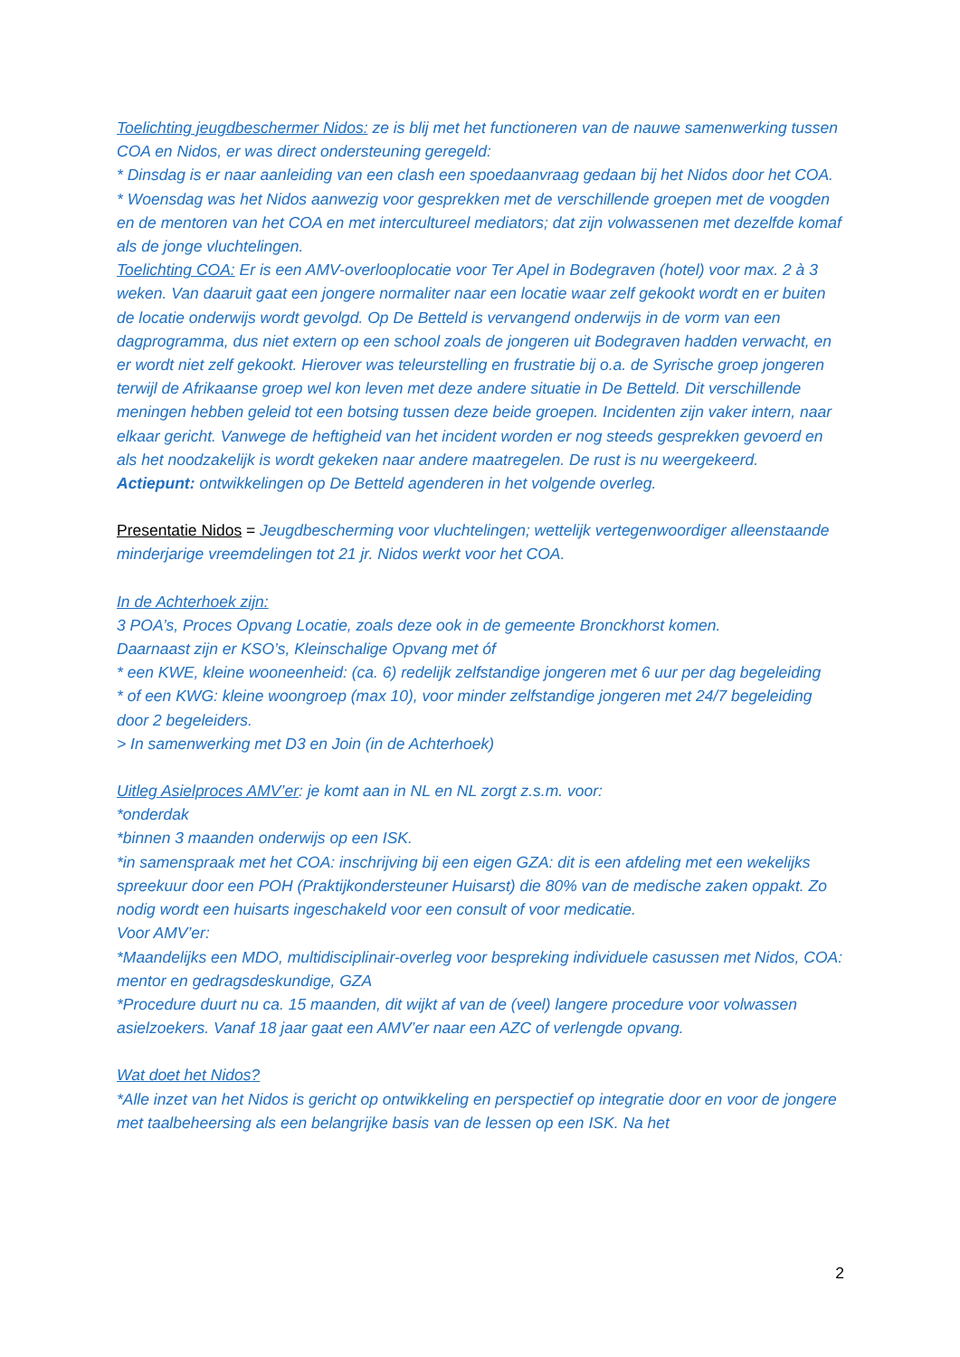Toelichting jeugdbeschermer Nidos: ze is blij met het functioneren van de nauwe samenwerking tussen COA en Nidos, er was direct ondersteuning geregeld:
* Dinsdag is er naar aanleiding van een clash een spoedaanvraag gedaan bij het Nidos door het COA.
* Woensdag was het Nidos aanwezig voor gesprekken met de verschillende groepen met de voogden en de mentoren van het COA en met intercultureel mediators; dat zijn volwassenen met dezelfde komaf als de jonge vluchtelingen.
Toelichting COA: Er is een AMV-overlooplocatie voor Ter Apel in Bodegraven (hotel) voor max. 2 à 3 weken. Van daaruit gaat een jongere normaliter naar een locatie waar zelf gekookt wordt en er buiten de locatie onderwijs wordt gevolgd. Op De Betteld is vervangend onderwijs in de vorm van een dagprogramma, dus niet extern op een school zoals de jongeren uit Bodegraven hadden verwacht, en er wordt niet zelf gekookt. Hierover was teleurstelling en frustratie bij o.a. de Syrische groep jongeren terwijl de Afrikaanse groep wel kon leven met deze andere situatie in De Betteld. Dit verschillende meningen hebben geleid tot een botsing tussen deze beide groepen. Incidenten zijn vaker intern, naar elkaar gericht. Vanwege de heftigheid van het incident worden er nog steeds gesprekken gevoerd en als het noodzakelijk is wordt gekeken naar andere maatregelen. De rust is nu weergekeerd.
Actiepunt: ontwikkelingen op De Betteld agenderen in het volgende overleg.
Presentatie Nidos = Jeugdbescherming voor vluchtelingen; wettelijk vertegenwoordiger alleenstaande minderjarige vreemdelingen tot 21 jr. Nidos werkt voor het COA.
In de Achterhoek zijn:
3 POA’s, Proces Opvang Locatie, zoals deze ook in de gemeente Bronckhorst komen.
Daarnaast zijn er KSO’s, Kleinschalige Opvang met óf
* een KWE, kleine wooneenheid: (ca. 6) redelijk zelfstandige jongeren met 6 uur per dag begeleiding
* of een KWG: kleine woongroep (max 10), voor minder zelfstandige jongeren met 24/7 begeleiding door 2 begeleiders.
> In samenwerking met D3 en Join (in de Achterhoek)
Uitleg Asielproces AMV’er: je komt aan in NL en NL zorgt z.s.m. voor:
*onderdak
*binnen 3 maanden onderwijs op een ISK.
*in samenspraak met het COA: inschrijving bij een eigen GZA: dit is een afdeling met een wekelijks spreekuur door een POH (Praktijkondersteuner Huisarst) die 80% van de medische zaken oppakt. Zo nodig wordt een huisarts ingeschakeld voor een consult of voor medicatie.
Voor AMV’er:
*Maandelijks een MDO, multidisciplinair-overleg voor bespreking individuele casussen met Nidos, COA: mentor en gedragsdeskundige, GZA
*Procedure duurt nu ca. 15 maanden, dit wijkt af van de (veel) langere procedure voor volwassen asielzoekers. Vanaf 18 jaar gaat een AMV’er naar een AZC of verlengde opvang.
Wat doet het Nidos?
*Alle inzet van het Nidos is gericht op ontwikkeling en perspectief op integratie door en voor de jongere met taalbeheersing als een belangrijke basis van de lessen op een ISK. Na het
2